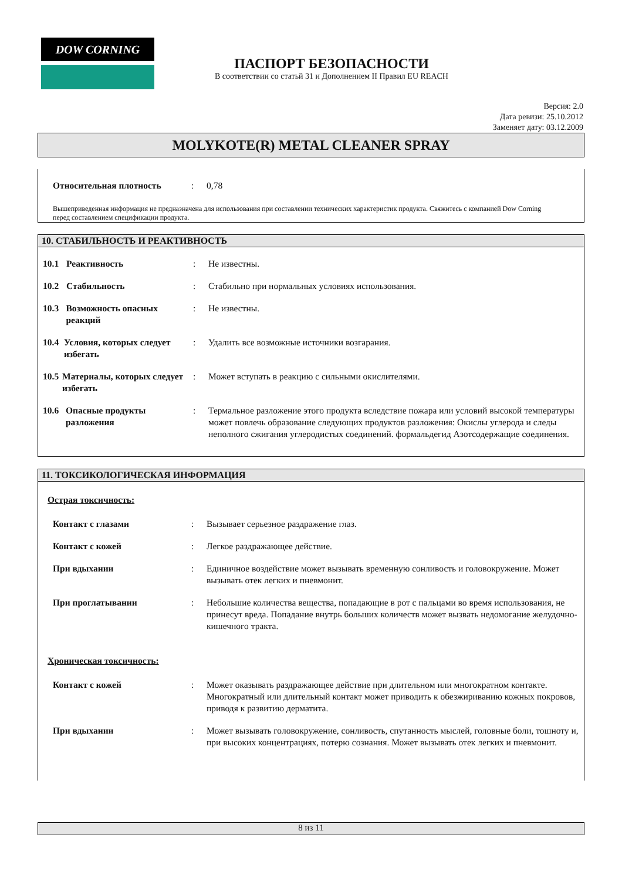DOW CORNING
ПАСПОРТ БЕЗОПАСНОСТИ
В соответствии со статьй 31 и Дополнением II Правил EU REACH
Версия: 2.0
Дата ревизи: 25.10.2012
Заменяет дату: 03.12.2009
MOLYKOTE(R) METAL CLEANER SPRAY
Относительная плотность : 0,78
Вышеприведенная информация не предназначена для использования при составлении технических характеристик продукта. Свяжитесь с компанией Dow Corning перед составлением спецификации продукта.
10. СТАБИЛЬНОСТЬ И РЕАКТИВНОСТЬ
10.1 Реактивность : Не известны.
10.2 Стабильность : Стабильно при нормальных условиях использования.
10.3 Возможность опасных реакций
: Не известны.
10.4 Условия, которых следует избегать
: Удалить все возможные источники возгарания.
10.5 Материалы, которых следует избегать
: Может вступать в реакцию с сильными окислителями.
10.6 Опасные продукты разложения
: Термальное разложение этого продукта вследствие пожара или условий высокой температуры может повлечь образование следующих продуктов разложения: Окислы углерода и следы неполного сжигания углеродистых соединений. формальдегид Азотсодержащие соединения.
11. ТОКСИКОЛОГИЧЕСКАЯ ИНФОРМАЦИЯ
Острая токсичность:
Контакт с глазами : Вызывает серьезное раздражение глаз.
Контакт с кожей : Легкое раздражающее действие.
При вдыхании : Единичное воздействие может вызывать временную сонливость и головокружение. Может вызывать отек легких и пневмонит.
При проглатывании : Небольшие количества вещества, попадающие в рот с пальцами во время использования, не принесут вреда. Попадание внутрь больших количеств может вызвать недомогание желудочно-кишечного тракта.
Хроническая токсичность:
Контакт с кожей : Может оказывать раздражающее действие при длительном или многократном контакте. Многократный или длительный контакт может приводить к обезжириванию кожных покровов, приводя к развитию дерматита.
При вдыхании : Может вызывать головокружение, сонливость, спутанность мыслей, головные боли, тошноту и, при высоких концентрациях, потерю сознания. Может вызывать отек легких и пневмонит.
8 из 11